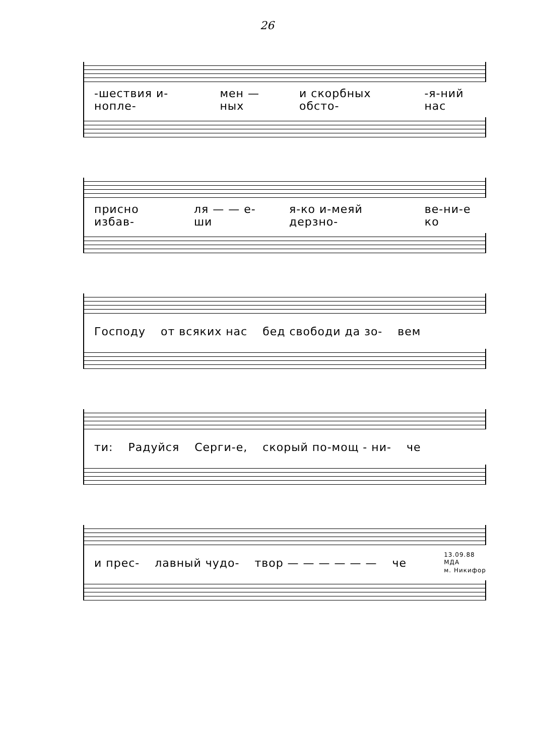26
-шествия и-ноплe- мен — ных и скорбных обсто- -я-ний нас
присно избав- ля — — е- ши я-ко и-меяй дерзно- ве-ни-е ко
Господу от всяких нас бед свободи да зо- вем
ти: Радуйся Серги-е, скорый по-мощ - ни- че
и прес- лавный чудо- твор — — — — — — че 13.09.88
МДА
м. Никифор